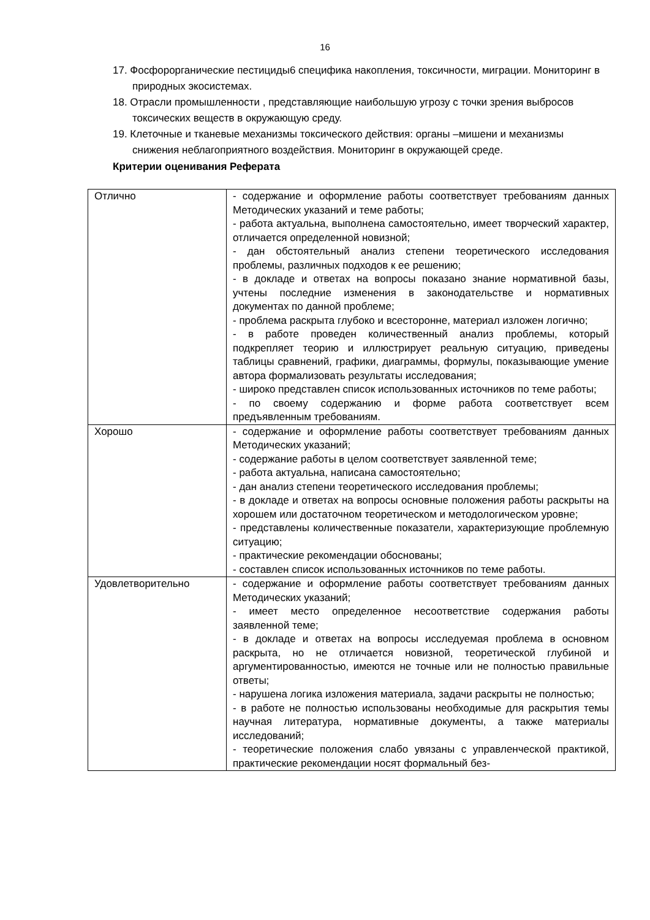16
17. Фосфорорганические пестициды6 специфика накопления, токсичности, миграции. Мониторинг в природных экосистемах.
18. Отрасли промышленности , представляющие наибольшую угрозу с точки зрения выбросов токсических веществ в окружающую среду.
19. Клеточные и тканевые механизмы токсического действия: органы –мишени и механизмы снижения неблагоприятного воздействия. Мониторинг в окружающей среде.
Критерии оценивания Реферата
| Отлично | - содержание и оформление работы соответствует требованиям данных Методических указаний и теме работы; - работа актуальна, выполнена самостоятельно, имеет творческий характер, отличается определенной новизной; - дан обстоятельный анализ степени теоретического исследования проблемы, различных подходов к ее решению; - в докладе и ответах на вопросы показано знание нормативной базы, учтены последние изменения в законодательстве и нормативных документах по данной проблеме; - проблема раскрыта глубоко и всесторонне, материал изложен логично; - в работе проведен количественный анализ проблемы, который подкрепляет теорию и иллюстрирует реальную ситуацию, приведены таблицы сравнений, графики, диаграммы, формулы, показывающие умение автора формализовать результаты исследования; - широко представлен список использованных источников по теме работы; - по своему содержанию и форме работа соответствует всем предъявленным требованиям. |
| Хорошо | - содержание и оформление работы соответствует требованиям данных Методических указаний; - содержание работы в целом соответствует заявленной теме; - работа актуальна, написана самостоятельно; - дан анализ степени теоретического исследования проблемы; - в докладе и ответах на вопросы основные положения работы раскрыты на хорошем или достаточном теоретическом и методологическом уровне; - представлены количественные показатели, характеризующие проблемную ситуацию; - практические рекомендации обоснованы; - составлен список использованных источников по теме работы. |
| Удовлетворительно | - содержание и оформление работы соответствует требованиям данных Методических указаний; - имеет место определенное несоответствие содержания работы заявленной теме; - в докладе и ответах на вопросы исследуемая проблема в основном раскрыта, но не отличается новизной, теоретической глубиной и аргументированностью, имеются не точные или не полностью правильные ответы; - нарушена логика изложения материала, задачи раскрыты не полностью; - в работе не полностью использованы необходимые для раскрытия темы научная литература, нормативные документы, а также материалы исследований; - теоретические положения слабо увязаны с управленческой практикой, практические рекомендации носят формальный без- |